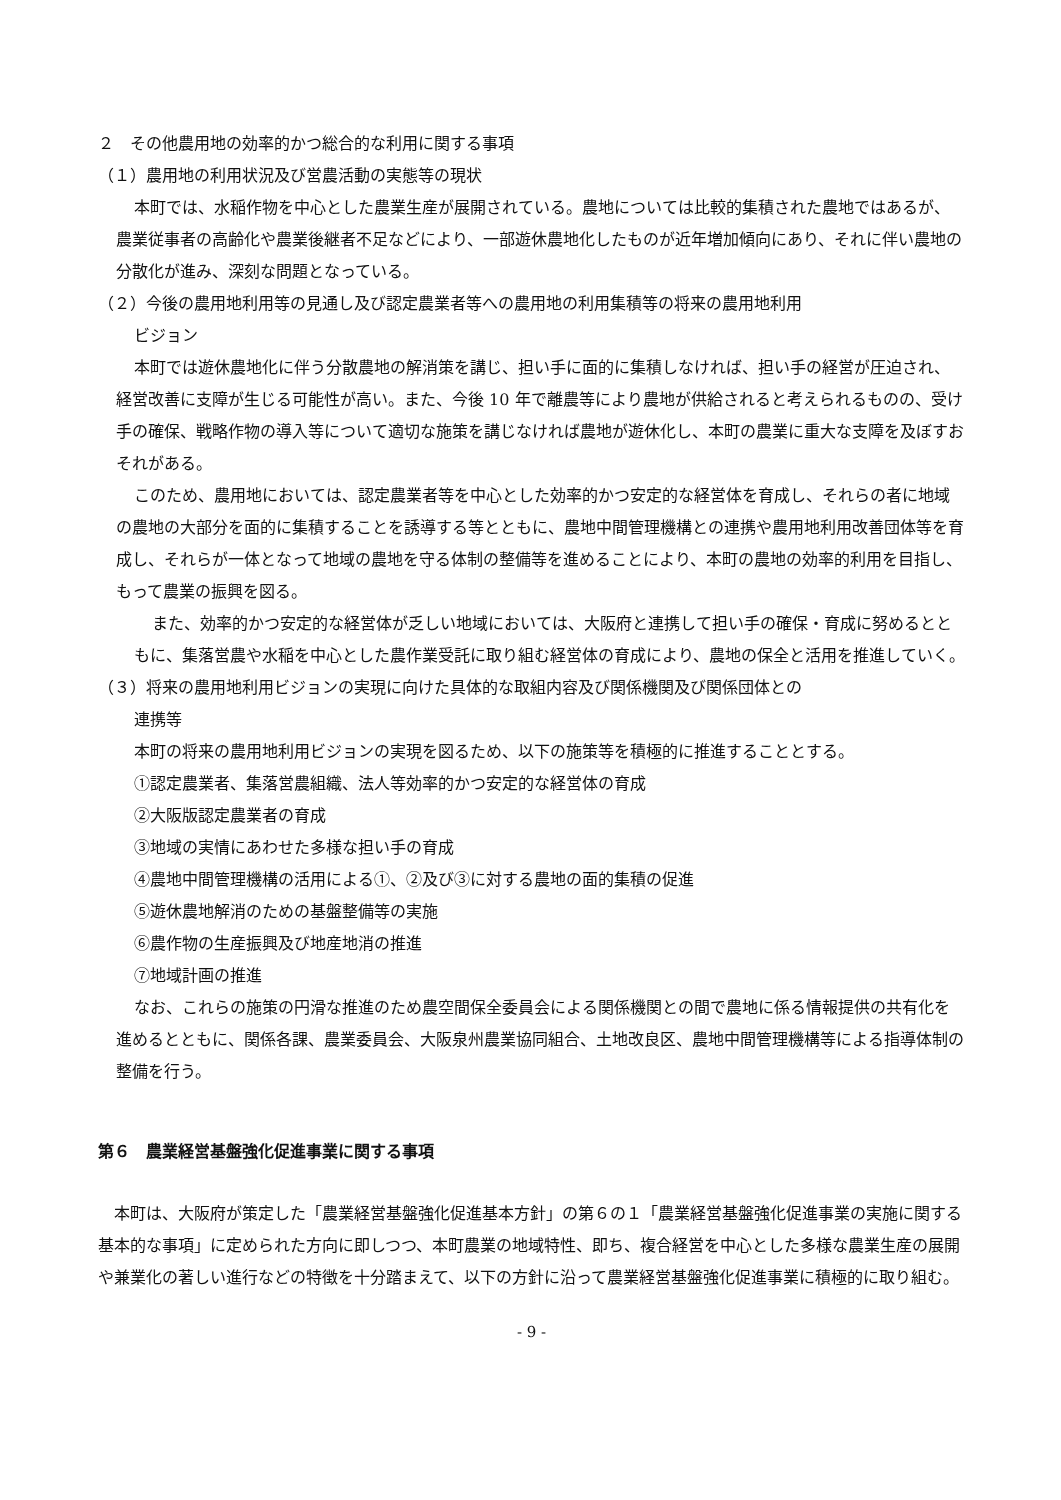２　その他農用地の効率的かつ総合的な利用に関する事項
（１）農用地の利用状況及び営農活動の実態等の現状
本町では、水稲作物を中心とした農業生産が展開されている。農地については比較的集積された農地ではあるが、農業従事者の高齢化や農業後継者不足などにより、一部遊休農地化したものが近年増加傾向にあり、それに伴い農地の分散化が進み、深刻な問題となっている。
（２）今後の農用地利用等の見通し及び認定農業者等への農用地の利用集積等の将来の農用地利用
ビジョン
本町では遊休農地化に伴う分散農地の解消策を講じ、担い手に面的に集積しなければ、担い手の経営が圧迫され、経営改善に支障が生じる可能性が高い。また、今後 10 年で離農等により農地が供給されると考えられるものの、受け手の確保、戦略作物の導入等について適切な施策を講じなければ農地が遊休化し、本町の農業に重大な支障を及ぼすおそれがある。
このため、農用地においては、認定農業者等を中心とした効率的かつ安定的な経営体を育成し、それらの者に地域の農地の大部分を面的に集積することを誘導する等とともに、農地中間管理機構との連携や農用地利用改善団体等を育成し、それらが一体となって地域の農地を守る体制の整備等を進めることにより、本町の農地の効率的利用を目指し、もって農業の振興を図る。
また、効率的かつ安定的な経営体が乏しい地域においては、大阪府と連携して担い手の確保・育成に努めるとともに、集落営農や水稲を中心とした農作業受託に取り組む経営体の育成により、農地の保全と活用を推進していく。
（３）将来の農用地利用ビジョンの実現に向けた具体的な取組内容及び関係機関及び関係団体との
連携等
本町の将来の農用地利用ビジョンの実現を図るため、以下の施策等を積極的に推進することとする。
①認定農業者、集落営農組織、法人等効率的かつ安定的な経営体の育成
②大阪版認定農業者の育成
③地域の実情にあわせた多様な担い手の育成
④農地中間管理機構の活用による①、②及び③に対する農地の面的集積の促進
⑤遊休農地解消のための基盤整備等の実施
⑥農作物の生産振興及び地産地消の推進
⑦地域計画の推進
なお、これらの施策の円滑な推進のため農空間保全委員会による関係機関との間で農地に係る情報提供の共有化を進めるとともに、関係各課、農業委員会、大阪泉州農業協同組合、土地改良区、農地中間管理機構等による指導体制の整備を行う。
第６　農業経営基盤強化促進事業に関する事項
本町は、大阪府が策定した「農業経営基盤強化促進基本方針」の第６の１「農業経営基盤強化促進事業の実施に関する基本的な事項」に定められた方向に即しつつ、本町農業の地域特性、即ち、複合経営を中心とした多様な農業生産の展開や兼業化の著しい進行などの特徴を十分踏まえて、以下の方針に沿って農業経営基盤強化促進事業に積極的に取り組む。
- 9 -